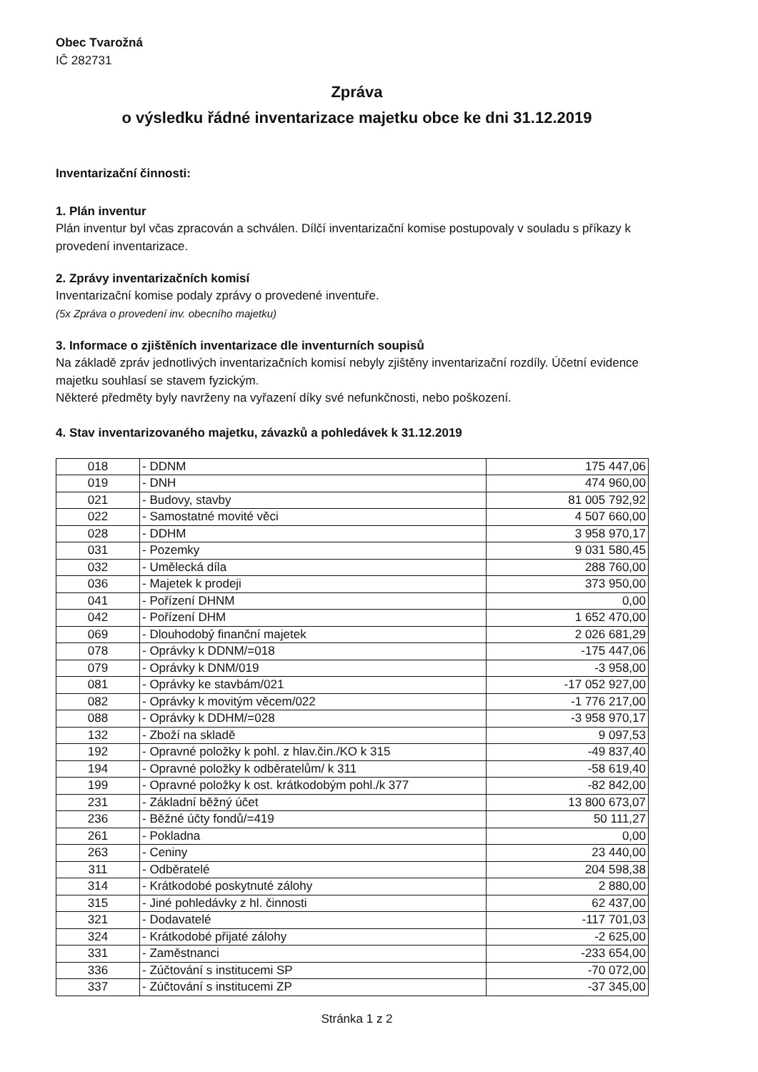Obec Tvarožná
IČ 282731
Zpráva
o výsledku řádné inventarizace majetku obce ke dni 31.12.2019
Inventarizační činnosti:
1. Plán inventur
Plán inventur byl včas zpracován a schválen. Dílčí inventarizační komise postupovaly v souladu s příkazy k provedení inventarizace.
2. Zprávy inventarizačních komisí
Inventarizační komise podaly zprávy o provedené inventuře.
(5x Zpráva o provedení inv. obecního majetku)
3. Informace o zjištěních inventarizace dle inventurních soupisů
Na základě zpráv jednotlivých inventarizačních komisí nebyly zjištěny inventarizační rozdíly. Účetní evidence majetku souhlasí se stavem fyzickým.
Některé předměty byly navrženy na vyřazení díky své nefunkčnosti, nebo poškození.
4. Stav inventarizovaného majetku, závazků a pohledávek k 31.12.2019
| 018 | - DDNM | 175 447,06 |
| 019 | - DNH | 474 960,00 |
| 021 | - Budovy, stavby | 81 005 792,92 |
| 022 | - Samostatné movité věci | 4 507 660,00 |
| 028 | - DDHM | 3 958 970,17 |
| 031 | - Pozemky | 9 031 580,45 |
| 032 | - Umělecká díla | 288 760,00 |
| 036 | - Majetek k prodeji | 373 950,00 |
| 041 | - Pořízení DHNM | 0,00 |
| 042 | - Pořízení DHM | 1 652 470,00 |
| 069 | - Dlouhodobý finanční majetek | 2 026 681,29 |
| 078 | - Oprávky k DDNM/=018 | -175 447,06 |
| 079 | - Oprávky k DNM/019 | -3 958,00 |
| 081 | - Oprávky ke stavbám/021 | -17 052 927,00 |
| 082 | - Oprávky k movitým věcem/022 | -1 776 217,00 |
| 088 | - Oprávky k DDHM/=028 | -3 958 970,17 |
| 132 | - Zboží na skladě | 9 097,53 |
| 192 | - Opravné položky k pohl. z hlav.čin./KO k 315 | -49 837,40 |
| 194 | - Opravné položky k odběratelům/ k 311 | -58 619,40 |
| 199 | - Opravné položky k ost. krátkodobým pohl./k 377 | -82 842,00 |
| 231 | - Základní běžný účet | 13 800 673,07 |
| 236 | - Běžné účty fondů/=419 | 50 111,27 |
| 261 | - Pokladna | 0,00 |
| 263 | - Ceniny | 23 440,00 |
| 311 | - Odběratelé | 204 598,38 |
| 314 | - Krátkodobé poskytnuté zálohy | 2 880,00 |
| 315 | - Jiné pohledávky z hl. činnosti | 62 437,00 |
| 321 | - Dodavatelé | -117 701,03 |
| 324 | - Krátkodobé přijaté zálohy | -2 625,00 |
| 331 | - Zaměstnanci | -233 654,00 |
| 336 | - Zúčtování s institucemi SP | -70 072,00 |
| 337 | - Zúčtování s institucemi ZP | -37 345,00 |
Stránka 1 z 2